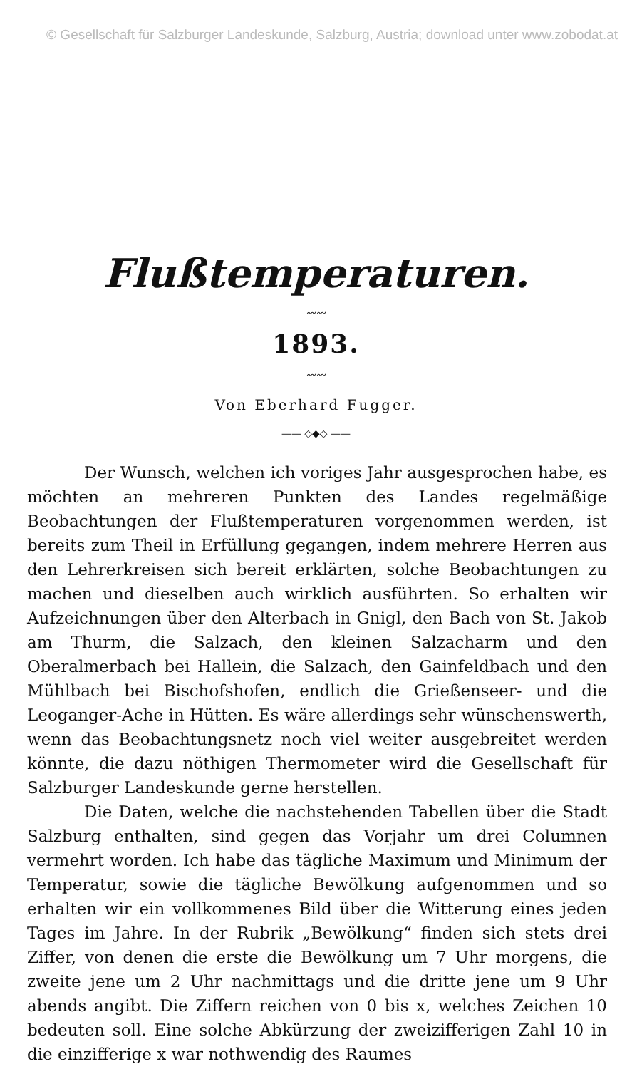© Gesellschaft für Salzburger Landeskunde, Salzburg, Austria; download unter www.zobodat.at
Flußtemperaturen.
〰〰
1893.
〰〰
Von Eberhard Fugger.
—— ◇◆◇ ——
Der Wunsch, welchen ich voriges Jahr ausgesprochen habe, es möchten an mehreren Punkten des Landes regelmäßige Beobachtungen der Flußtemperaturen vorgenommen werden, ist bereits zum Theil in Erfüllung gegangen, indem mehrere Herren aus den Lehrerkreisen sich bereit erklärten, solche Beobachtungen zu machen und dieselben auch wirklich ausführten. So erhalten wir Aufzeichnungen über den Alterbach in Gnigl, den Bach von St. Jakob am Thurm, die Salzach, den kleinen Salzacharm und den Oberalmerbach bei Hallein, die Salzach, den Gainfeldbach und den Mühlbach bei Bischofshofen, endlich die Grießenseer- und die Leoganger-Ache in Hütten. Es wäre allerdings sehr wünschenswerth, wenn das Beobachtungsnetz noch viel weiter ausgebreitet werden könnte, die dazu nöthigen Thermometer wird die Gesellschaft für Salzburger Landeskunde gerne herstellen.
Die Daten, welche die nachstehenden Tabellen über die Stadt Salzburg enthalten, sind gegen das Vorjahr um drei Columnen vermehrt worden. Ich habe das tägliche Maximum und Minimum der Temperatur, sowie die tägliche Bewölkung aufgenommen und so erhalten wir ein vollkommenes Bild über die Witterung eines jeden Tages im Jahre. In der Rubrik „Bewölkung“ finden sich stets drei Ziffer, von denen die erste die Bewölkung um 7 Uhr morgens, die zweite jene um 2 Uhr nachmittags und die dritte jene um 9 Uhr abends angibt. Die Ziffern reichen von 0 bis x, welches Zeichen 10 bedeuten soll. Eine solche Abkürzung der zweizifferigen Zahl 10 in die einzifferige x war nothwendig des Raumes